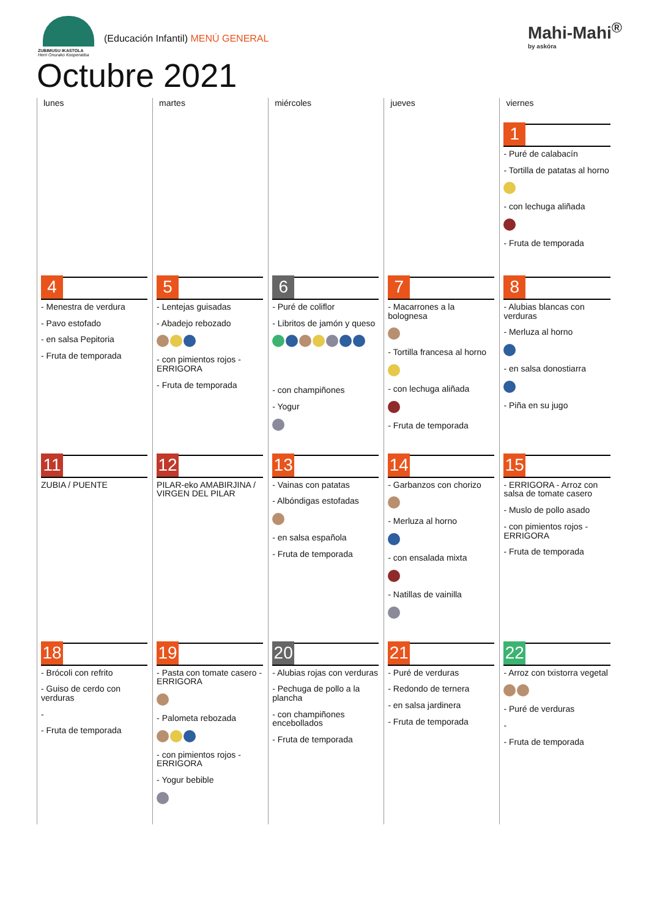ZUBIMUSU IKASTOLA
Herri Onurako Kooperatiba
(Educación Infantil) MENÚ GENERAL
Mahi-Mahi<sup>®</sup>
by askóra
Octubre 2021
| lunes | martes | miércoles | jueves | viernes |
| --- | --- | --- | --- | --- |
| | | | | 1 - Puré de calabacín - Tortilla de patatas al horno - con lechuga aliñada - Fruta de temporada |
| 4 - Menestra de verdura - Pavo estofado - en salsa Pepitoria - Fruta de temporada | 5 - Lentejas guisadas - Abadejo rebozado - con pimientos rojos - ERRIGORA - Fruta de temporada | 6 - Puré de coliflor - Libritos de jamón y queso - con champiñones - Yogur | 7 - Macarrones a la bolognesa - Tortilla francesa al horno - con lechuga aliñada - Fruta de temporada | 8 - Alubias blancas con verduras - Merluza al horno - en salsa donostiarra - Piña en su jugo |
| 11 ZUBIA / PUENTE | 12 PILAR-eko AMABIRJINA / VIRGEN DEL PILAR | 13 - Vainas con patatas - Albóndigas estofadas - en salsa española - Fruta de temporada | 14 - Garbanzos con chorizo - Merluza al horno - con ensalada mixta - Natillas de vainilla | 15 - ERRIGORA - Arroz con salsa de tomate casero - Muslo de pollo asado - con pimientos rojos - ERRIGORA - Fruta de temporada |
| 18 - Brócoli con refrito - Guiso de cerdo con verduras - - Fruta de temporada | 19 - Pasta con tomate casero - ERRIGORA - Palometa rebozada - con pimientos rojos - ERRIGORA - Yogur bebible | 20 - Alubias rojas con verduras - Pechuga de pollo a la plancha - con champiñones encebollados - Fruta de temporada | 21 - Puré de verduras - Redondo de ternera - en salsa jardinera - Fruta de temporada | 22 - Arroz con txistorra vegetal - Puré de verduras - - Fruta de temporada |